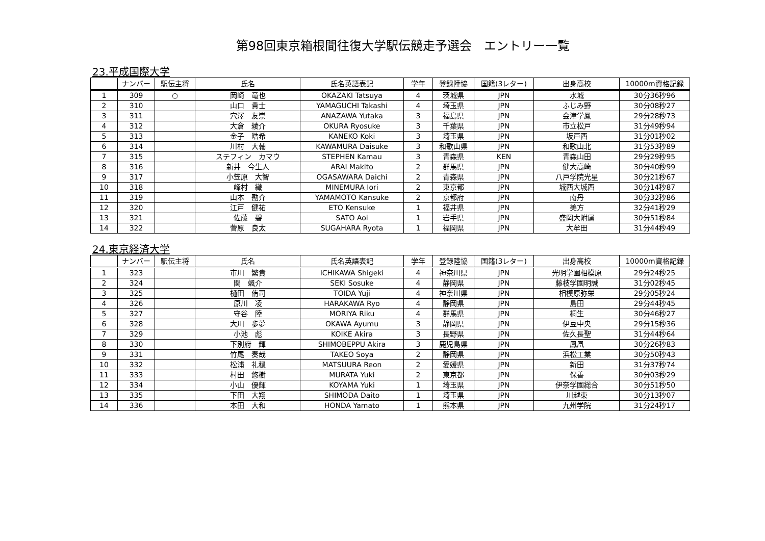第98回東京箱根間往復大学駅伝競走予選会　エントリー一覧
23.平成国際大学
| | ナンバー | 駅伝主将 | 氏名 | 氏名英語表記 | 学年 | 登録陸協 | 国籍(3レター) | 出身高校 | 10000m資格記録 |
| --- | --- | --- | --- | --- | --- | --- | --- | --- | --- |
| 1 | 309 | ○ | 岡崎 竜也 | OKAZAKI Tatsuya | 4 | 茨城県 | JPN | 水城 | 30分36秒96 |
| 2 | 310 | | 山口 貴士 | YAMAGUCHI Takashi | 4 | 埼玉県 | JPN | ふじみ野 | 30分08秒27 |
| 3 | 311 | | 穴澤 友崇 | ANAZAWA Yutaka | 3 | 福島県 | JPN | 会津学鳳 | 29分28秒73 |
| 4 | 312 | | 大倉 綾介 | OKURA Ryosuke | 3 | 千葉県 | JPN | 市立松戸 | 31分49秒94 |
| 5 | 313 | | 金子 皓希 | KANEKO Koki | 3 | 埼玉県 | JPN | 坂戸西 | 31分01秒02 |
| 6 | 314 | | 川村 大輔 | KAWAMURA Daisuke | 3 | 和歌山県 | JPN | 和歌山北 | 31分53秒89 |
| 7 | 315 | | ステフィン カマウ | STEPHEN Kamau | 3 | 青森県 | KEN | 青森山田 | 29分29秒95 |
| 8 | 316 | | 新井 今生人 | ARAI Makito | 2 | 群馬県 | JPN | 健大高崎 | 30分40秒99 |
| 9 | 317 | | 小笠原 大智 | OGASAWARA Daichi | 2 | 青森県 | JPN | 八戸学院光星 | 30分21秒67 |
| 10 | 318 | | 峰村 織 | MINEMURA Iori | 2 | 東京都 | JPN | 城西大城西 | 30分14秒87 |
| 11 | 319 | | 山本 勘介 | YAMAMOTO Kansuke | 2 | 京都府 | JPN | 南丹 | 30分32秒86 |
| 12 | 320 | | 江戸 健祐 | ETO Kensuke | 1 | 福井県 | JPN | 美方 | 32分41秒29 |
| 13 | 321 | | 佐藤 碧 | SATO Aoi | 1 | 岩手県 | JPN | 盛岡大附属 | 30分51秒84 |
| 14 | 322 | | 菅原 良太 | SUGAHARA Ryota | 1 | 福岡県 | JPN | 大牟田 | 31分44秒49 |
24.東京経済大学
| | ナンバー | 駅伝主将 | 氏名 | 氏名英語表記 | 学年 | 登録陸協 | 国籍(3レター) | 出身高校 | 10000m資格記録 |
| --- | --- | --- | --- | --- | --- | --- | --- | --- | --- |
| 1 | 323 | | 市川 繁貴 | ICHIKAWA Shigeki | 4 | 神奈川県 | JPN | 光明学園相模原 | 29分24秒25 |
| 2 | 324 | | 関 颯介 | SEKI Sosuke | 4 | 静岡県 | JPN | 藤枝学園明誠 | 31分02秒45 |
| 3 | 325 | | 樋田 侑司 | TOIDA Yuji | 4 | 神奈川県 | JPN | 相模原弥栄 | 29分05秒24 |
| 4 | 326 | | 原川 凌 | HARAKAWA Ryo | 4 | 静岡県 | JPN | 島田 | 29分44秒45 |
| 5 | 327 | | 守谷 陸 | MORIYA Riku | 4 | 群馬県 | JPN | 桐生 | 30分46秒27 |
| 6 | 328 | | 大川 歩夢 | OKAWA Ayumu | 3 | 静岡県 | JPN | 伊豆中央 | 29分15秒36 |
| 7 | 329 | | 小池 彪 | KOIKE Akira | 3 | 長野県 | JPN | 佐久長聖 | 31分44秒64 |
| 8 | 330 | | 下別府 輝 | SHIMOBEPPU Akira | 3 | 鹿児島県 | JPN | 鳳凰 | 30分26秒83 |
| 9 | 331 | | 竹尾 奏哉 | TAKEO Soya | 2 | 静岡県 | JPN | 浜松工業 | 30分50秒43 |
| 10 | 332 | | 松浦 礼穏 | MATSUURA Reon | 2 | 愛媛県 | JPN | 新田 | 31分37秒74 |
| 11 | 333 | | 村田 悠樹 | MURATA Yuki | 2 | 東京都 | JPN | 保善 | 30分03秒29 |
| 12 | 334 | | 小山 優輝 | KOYAMA Yuki | 1 | 埼玉県 | JPN | 伊奈学園総合 | 30分51秒50 |
| 13 | 335 | | 下田 大翔 | SHIMODA Daito | 1 | 埼玉県 | JPN | 川越東 | 30分13秒07 |
| 14 | 336 | | 本田 大和 | HONDA Yamato | 1 | 熊本県 | JPN | 九州学院 | 31分24秒17 |